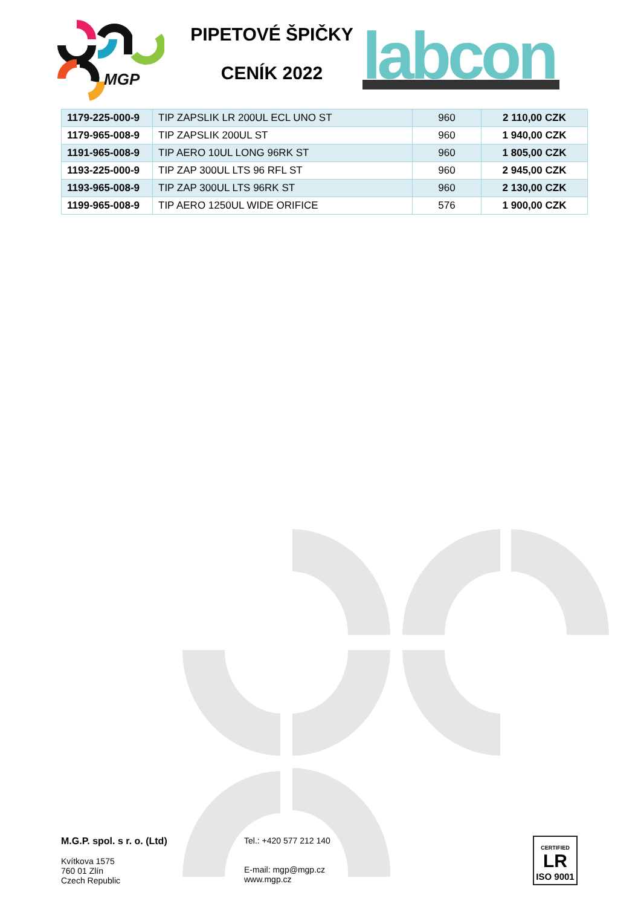MGP
PIPETOVÉ ŠPIČKY
CENÍK 2022
labcon
| 1179-225-000-9 | TIP ZAPSLIK LR 200UL ECL UNO ST | 960 | 2 110,00 CZK |
| 1179-965-008-9 | TIP ZAPSLIK 200UL ST | 960 | 1 940,00 CZK |
| 1191-965-008-9 | TIP AERO 10UL LONG 96RK ST | 960 | 1 805,00 CZK |
| 1193-225-000-9 | TIP ZAP 300UL LTS 96 RFL ST | 960 | 2 945,00 CZK |
| 1193-965-008-9 | TIP ZAP 300UL LTS 96RK ST | 960 | 2 130,00 CZK |
| 1199-965-008-9 | TIP AERO 1250UL WIDE ORIFICE | 576 | 1 900,00 CZK |
M.G.P. spol. s r. o. (Ltd)
Kvítkova 1575
760 01 Zlín
Czech Republic
Tel.: +420 577 212 140
E-mail: mgp@mgp.cz
www.mgp.cz
CERTIFIED
LR
ISO 9001